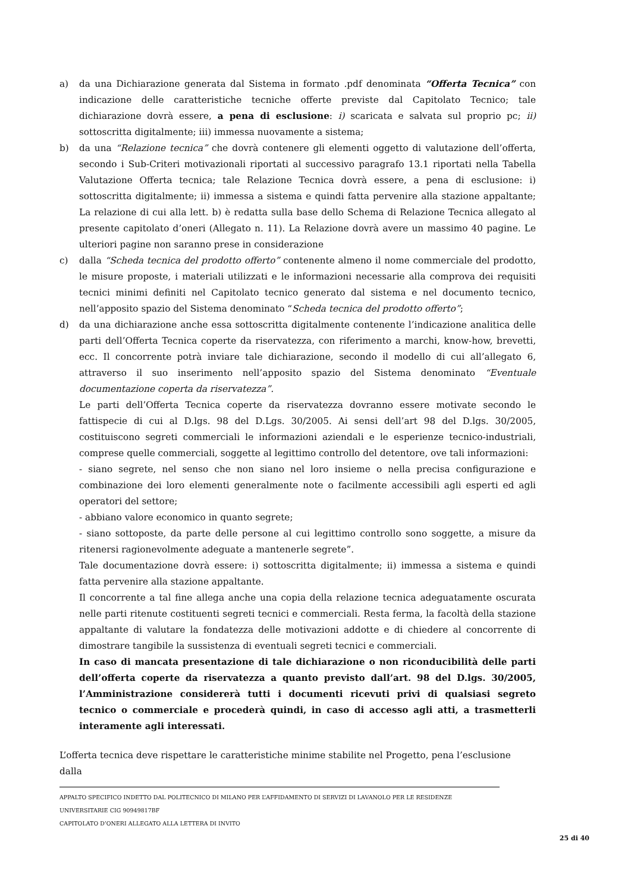a) da una Dichiarazione generata dal Sistema in formato .pdf denominata “Offerta Tecnica” con indicazione delle caratteristiche tecniche offerte previste dal Capitolato Tecnico; tale dichiarazione dovrà essere, a pena di esclusione: i) scaricata e salvata sul proprio pc; ii) sottoscritta digitalmente; iii) immessa nuovamente a sistema;
b) da una “Relazione tecnica” che dovrà contenere gli elementi oggetto di valutazione dell’offerta, secondo i Sub-Criteri motivazionali riportati al successivo paragrafo 13.1 riportati nella Tabella Valutazione Offerta tecnica; tale Relazione Tecnica dovrà essere, a pena di esclusione: i) sottoscritta digitalmente; ii) immessa a sistema e quindi fatta pervenire alla stazione appaltante; La relazione di cui alla lett. b) è redatta sulla base dello Schema di Relazione Tecnica allegato al presente capitolato d’oneri (Allegato n. 11). La Relazione dovrà avere un massimo 40 pagine. Le ulteriori pagine non saranno prese in considerazione
c) dalla “Scheda tecnica del prodotto offerto” contenente almeno il nome commerciale del prodotto, le misure proposte, i materiali utilizzati e le informazioni necessarie alla comprova dei requisiti tecnici minimi definiti nel Capitolato tecnico generato dal sistema e nel documento tecnico, nell’apposito spazio del Sistema denominato “Scheda tecnica del prodotto offerto”;
d) da una dichiarazione anche essa sottoscritta digitalmente contenente l’indicazione analitica delle parti dell’Offerta Tecnica coperte da riservatezza, con riferimento a marchi, know-how, brevetti, ecc. Il concorrente potrà inviare tale dichiarazione, secondo il modello di cui all’allegato 6, attraverso il suo inserimento nell’apposito spazio del Sistema denominato “Eventuale documentazione coperta da riservatezza”.
Le parti dell’Offerta Tecnica coperte da riservatezza dovranno essere motivate secondo le fattispecie di cui al D.lgs. 98 del D.Lgs. 30/2005. Ai sensi dell’art 98 del D.lgs. 30/2005, costituiscono segreti commerciali le informazioni aziendali e le esperienze tecnico-industriali, comprese quelle commerciali, soggette al legittimo controllo del detentore, ove tali informazioni:
- siano segrete, nel senso che non siano nel loro insieme o nella precisa configurazione e combinazione dei loro elementi generalmente note o facilmente accessibili agli esperti ed agli operatori del settore;
- abbiano valore economico in quanto segrete;
- siano sottoposte, da parte delle persone al cui legittimo controllo sono soggette, a misure da ritenersi ragionevolmente adeguate a mantenerle segrete”.
Tale documentazione dovrà essere: i) sottoscritta digitalmente; ii) immessa a sistema e quindi fatta pervenire alla stazione appaltante.
Il concorrente a tal fine allega anche una copia della relazione tecnica adeguatamente oscurata nelle parti ritenute costituenti segreti tecnici e commerciali. Resta ferma, la facoltà della stazione appaltante di valutare la fondatezza delle motivazioni addotte e di chiedere al concorrente di dimostrare tangibile la sussistenza di eventuali segreti tecnici e commerciali.
In caso di mancata presentazione di tale dichiarazione o non riconducibilità delle parti dell’offerta coperte da riservatezza a quanto previsto dall’art. 98 del D.lgs. 30/2005, l’Amministrazione considererà tutti i documenti ricevuti privi di qualsiasi segreto tecnico o commerciale e procederà quindi, in caso di accesso agli atti, a trasmetterli interamente agli interessati.
L’offerta tecnica deve rispettare le caratteristiche minime stabilite nel Progetto, pena l’esclusione dalla
APPALTO SPECIFICO INDETTO DAL POLITECNICO DI MILANO PER L’AFFIDAMENTO DI SERVIZI DI LAVANOLO PER LE RESIDENZE UNIVERSITARIE CIG 90949817BF
CAPITOLATO D’ONERI ALLEGATO ALLA LETTERA DI INVITO
25 di 40